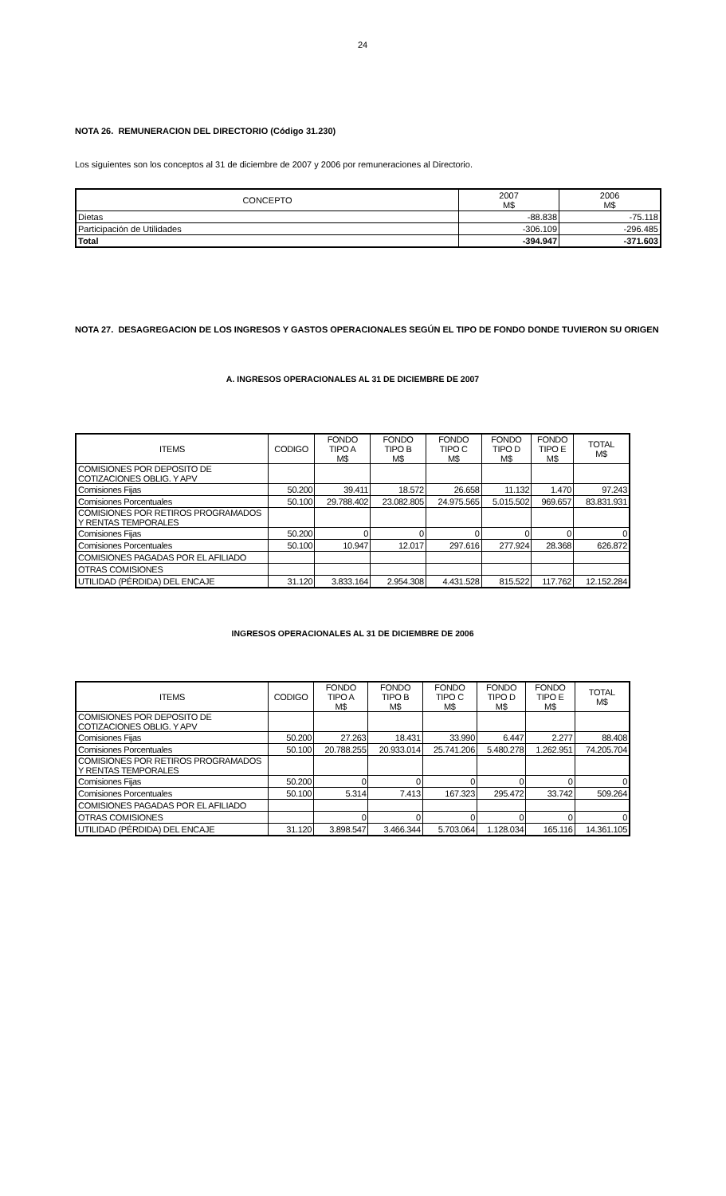24
NOTA 26. REMUNERACION DEL DIRECTORIO (Código 31.230)
Los siguientes son los conceptos al 31 de diciembre de 2007 y 2006 por remuneraciones al Directorio.
| CONCEPTO | 2007 M$ | 2006 M$ |
| --- | --- | --- |
| Dietas | -88.838 | -75.118 |
| Participación de Utilidades | -306.109 | -296.485 |
| Total | -394.947 | -371.603 |
NOTA 27. DESAGREGACION DE LOS INGRESOS Y GASTOS OPERACIONALES SEGÚN EL TIPO DE FONDO DONDE TUVIERON SU ORIGEN
A. INGRESOS OPERACIONALES AL 31 DE DICIEMBRE DE 2007
| ITEMS | CODIGO | FONDO TIPO A M$ | FONDO TIPO B M$ | FONDO TIPO C M$ | FONDO TIPO D M$ | FONDO TIPO E M$ | TOTAL M$ |
| --- | --- | --- | --- | --- | --- | --- | --- |
| COMISIONES POR DEPOSITO DE COTIZACIONES OBLIG. Y APV | | | | | | | |
| Comisiones Fijas | 50.200 | 39.411 | 18.572 | 26.658 | 11.132 | 1.470 | 97.243 |
| Comisiones Porcentuales | 50.100 | 29.788.402 | 23.082.805 | 24.975.565 | 5.015.502 | 969.657 | 83.831.931 |
| COMISIONES POR RETIROS PROGRAMADOS Y RENTAS TEMPORALES | | | | | | | |
| Comisiones Fijas | 50.200 | 0 | 0 | 0 | 0 | 0 | 0 |
| Comisiones Porcentuales | 50.100 | 10.947 | 12.017 | 297.616 | 277.924 | 28.368 | 626.872 |
| COMISIONES PAGADAS POR EL AFILIADO | | | | | | | |
| OTRAS COMISIONES | | | | | | | |
| UTILIDAD (PÉRDIDA) DEL ENCAJE | 31.120 | 3.833.164 | 2.954.308 | 4.431.528 | 815.522 | 117.762 | 12.152.284 |
INGRESOS OPERACIONALES AL 31 DE DICIEMBRE DE 2006
| ITEMS | CODIGO | FONDO TIPO A M$ | FONDO TIPO B M$ | FONDO TIPO C M$ | FONDO TIPO D M$ | FONDO TIPO E M$ | TOTAL M$ |
| --- | --- | --- | --- | --- | --- | --- | --- |
| COMISIONES POR DEPOSITO DE COTIZACIONES OBLIG. Y APV | | | | | | | |
| Comisiones Fijas | 50.200 | 27.263 | 18.431 | 33.990 | 6.447 | 2.277 | 88.408 |
| Comisiones Porcentuales | 50.100 | 20.788.255 | 20.933.014 | 25.741.206 | 5.480.278 | 1.262.951 | 74.205.704 |
| COMISIONES POR RETIROS PROGRAMADOS Y RENTAS TEMPORALES | | | | | | | |
| Comisiones Fijas | 50.200 | 0 | 0 | 0 | 0 | 0 | 0 |
| Comisiones Porcentuales | 50.100 | 5.314 | 7.413 | 167.323 | 295.472 | 33.742 | 509.264 |
| COMISIONES PAGADAS POR EL AFILIADO | | | | | | | |
| OTRAS COMISIONES | | 0 | 0 | 0 | 0 | 0 | 0 |
| UTILIDAD (PÉRDIDA) DEL ENCAJE | 31.120 | 3.898.547 | 3.466.344 | 5.703.064 | 1.128.034 | 165.116 | 14.361.105 |